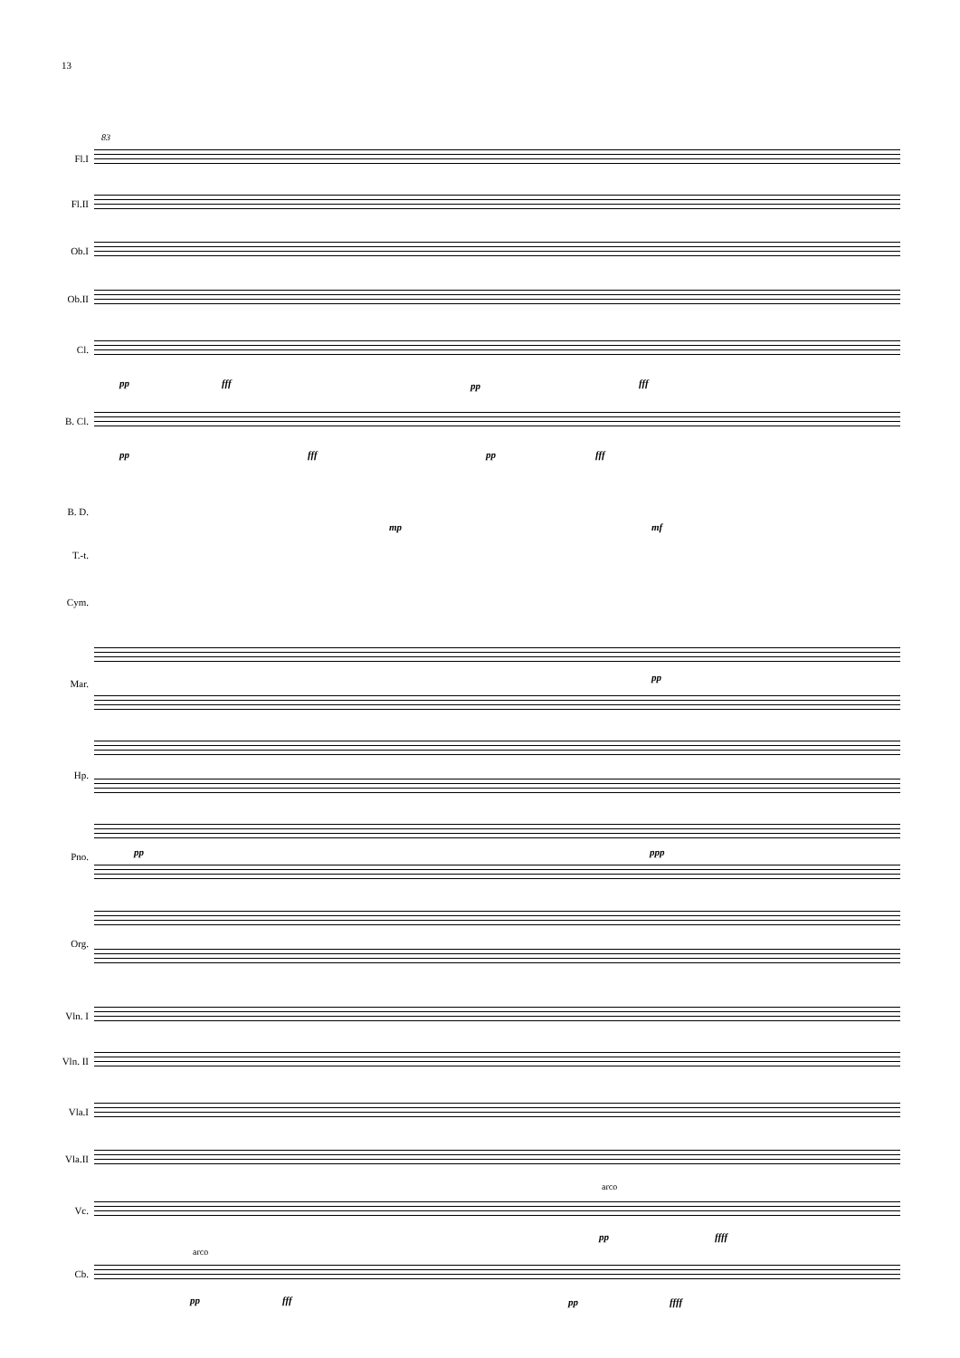13
83
Fl.I
Fl.II
Ob.I
Ob.II
Cl.
pp fff pp fff
B. Cl.
pp fff pp fff
B. D.
mp mf
T.-t.
Cym.
Mar. pp
Hp.
Pno. pp ppp
Org.
Vln. I
Vln. II
Vla.I
Vla.II
arco
Vc.
pp ffff
arco
Cb.
pp fff pp ffff